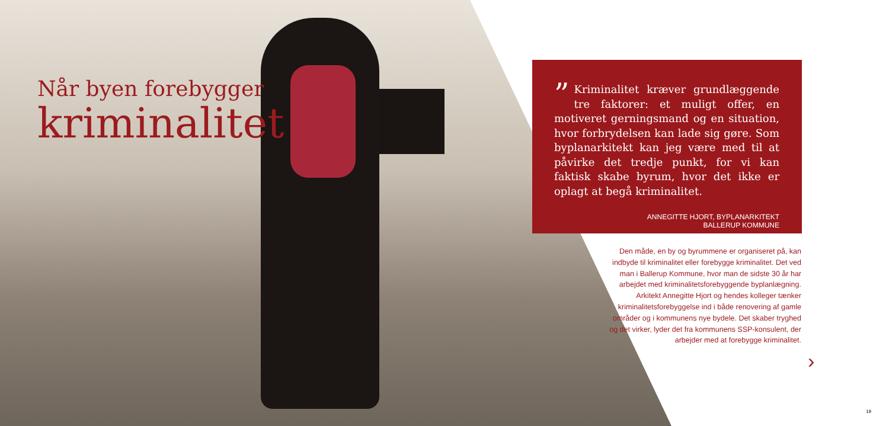Når byen forebygger
kriminalitet
” Kriminalitet kræver grundlæggende tre faktorer: et muligt offer, en motiveret gerningsmand og en situation, hvor forbrydelsen kan lade sig gøre. Som byplanarkitekt kan jeg være med til at påvirke det tredje punkt, for vi kan faktisk skabe byrum, hvor det ikke er oplagt at begå kriminalitet.
ANNEGITTE HJORT, BYPLANARKITEKT
BALLERUP KOMMUNE
Den måde, en by og byrummene er organiseret på, kan indbyde til kriminalitet eller forebygge kriminalitet. Det ved man i Ballerup Kommune, hvor man de sidste 30 år har arbejdet med kriminalitetsforebyggende byplanlægning. Arkitekt Annegitte Hjort og hendes kolleger tænker kriminalitetsforebyggelse ind i både renovering af gamle områder og i kommunens nye bydele. Det skaber tryghed og det virker, lyder det fra kommunens SSP-konsulent, der arbejder med at forebygge kriminalitet.
›
19